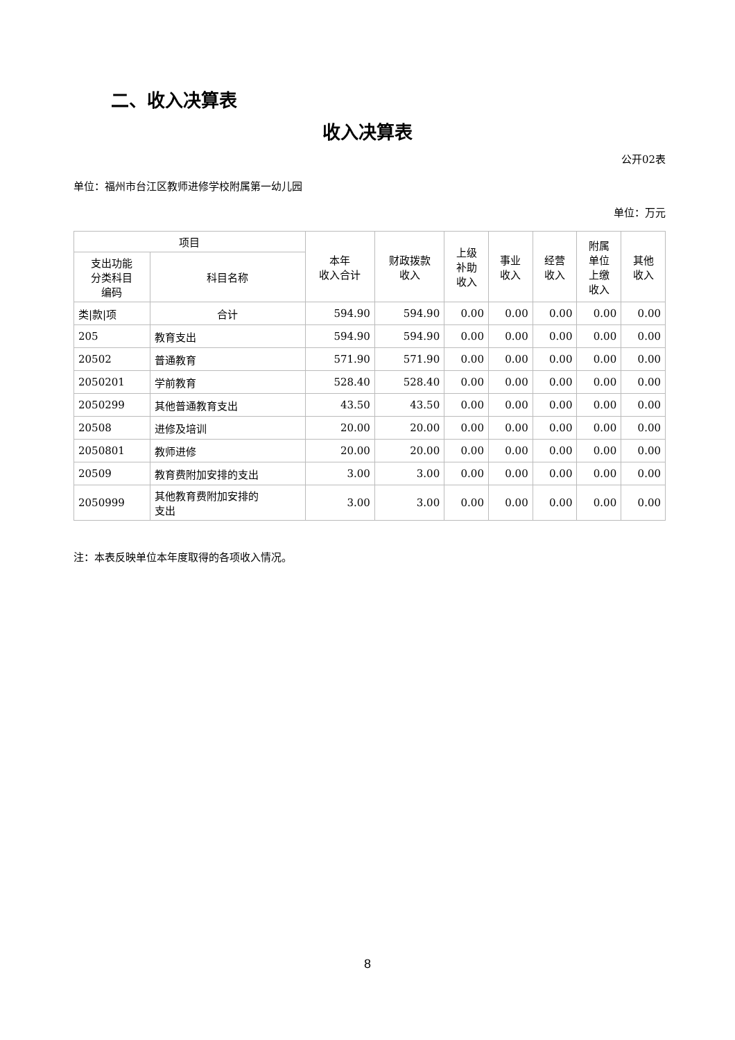二、收入决算表
收入决算表
公开02表
单位：福州市台江区教师进修学校附属第一幼儿园
单位：万元
| 项目 | | 本年 收入合计 | 财政拨款 收入 | 上级 补助 收入 | 事业 收入 | 经营 收入 | 附属 单位 上缴 收入 | 其他 收入 |
| --- | --- | --- | --- | --- | --- | --- | --- | --- |
| 支出功能 分类科目 编码 | 科目名称 | | | | | | | |
| 类/款/项 | 合计 | 594.90 | 594.90 | 0.00 | 0.00 | 0.00 | 0.00 | 0.00 |
| 205 | 教育支出 | 594.90 | 594.90 | 0.00 | 0.00 | 0.00 | 0.00 | 0.00 |
| 20502 | 普通教育 | 571.90 | 571.90 | 0.00 | 0.00 | 0.00 | 0.00 | 0.00 |
| 2050201 | 学前教育 | 528.40 | 528.40 | 0.00 | 0.00 | 0.00 | 0.00 | 0.00 |
| 2050299 | 其他普通教育支出 | 43.50 | 43.50 | 0.00 | 0.00 | 0.00 | 0.00 | 0.00 |
| 20508 | 进修及培训 | 20.00 | 20.00 | 0.00 | 0.00 | 0.00 | 0.00 | 0.00 |
| 2050801 | 教师进修 | 20.00 | 20.00 | 0.00 | 0.00 | 0.00 | 0.00 | 0.00 |
| 20509 | 教育费附加安排的支出 | 3.00 | 3.00 | 0.00 | 0.00 | 0.00 | 0.00 | 0.00 |
| 2050999 | 其他教育费附加安排的 支出 | 3.00 | 3.00 | 0.00 | 0.00 | 0.00 | 0.00 | 0.00 |
注：本表反映单位本年度取得的各项收入情况。
8